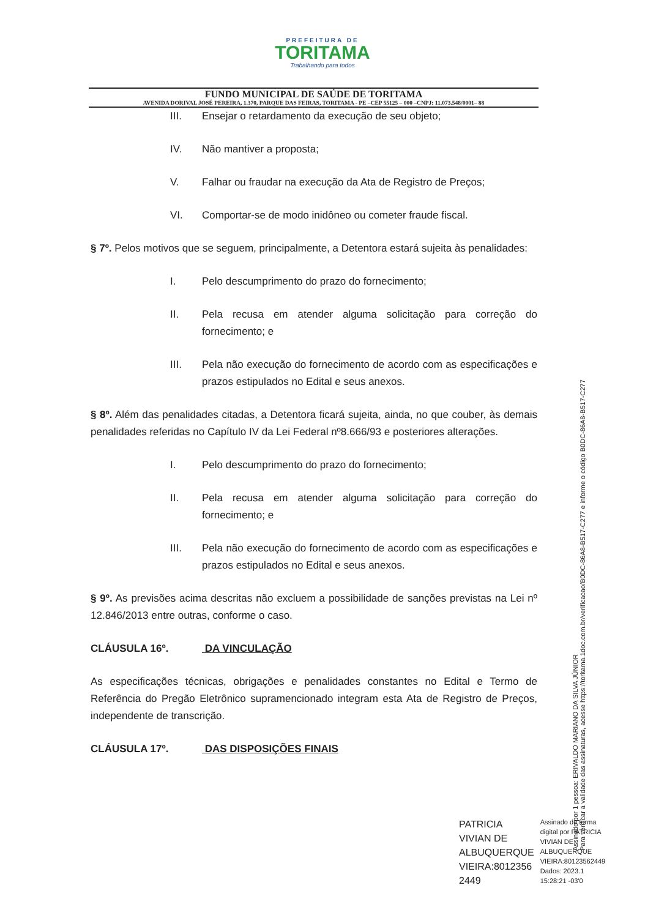PREFEITURA DE
TORITAMA
Trabalhando para todos
FUNDO MUNICIPAL DE SAÚDE DE TORITAMA
AVENIDA DORIVAL JOSÉ PEREIRA, 1.370, PARQUE DAS FEIRAS, TORITAMA - PE –CEP 55125 – 000 –CNPJ: 11.073.548/0001– 88
III. Ensejar o retardamento da execução de seu objeto;
IV. Não mantiver a proposta;
V. Falhar ou fraudar na execução da Ata de Registro de Preços;
VI. Comportar-se de modo inidôneo ou cometer fraude fiscal.
§ 7º. Pelos motivos que se seguem, principalmente, a Detentora estará sujeita às penalidades:
I. Pelo descumprimento do prazo do fornecimento;
II. Pela recusa em atender alguma solicitação para correção do fornecimento; e
III. Pela não execução do fornecimento de acordo com as especificações e prazos estipulados no Edital e seus anexos.
§ 8º. Além das penalidades citadas, a Detentora ficará sujeita, ainda, no que couber, às demais penalidades referidas no Capítulo IV da Lei Federal nº8.666/93 e posteriores alterações.
I. Pelo descumprimento do prazo do fornecimento;
II. Pela recusa em atender alguma solicitação para correção do fornecimento; e
III. Pela não execução do fornecimento de acordo com as especificações e prazos estipulados no Edital e seus anexos.
§ 9º. As previsões acima descritas não excluem a possibilidade de sanções previstas na Lei nº 12.846/2013 entre outras, conforme o caso.
CLÁUSULA 16º. DA VINCULAÇÃO
As especificações técnicas, obrigações e penalidades constantes no Edital e Termo de Referência do Pregão Eletrônico supramencionado integram esta Ata de Registro de Preços, independente de transcrição.
CLÁUSULA 17º. DAS DISPOSIÇÕES FINAIS
PATRICIA
VIVIAN DE
ALBUQUERQUE
VIEIRA:8012356
2449
Assinado de forma
digital por PATRICIA
VIVIAN DE
ALBUQUERQUE
VIEIRA:80123562449
Dados: 2023.1
15:28:21 -03'0
Assinado por 1 pessoa: ERIVALDO MARIANO DA SILVA JÚNIOR
Para verificar a validade das assinaturas, acesse https://toritama.1doc.com.br/verificacao/B0DC-86A8-B517-C277 e informe o código B0DC-86A8-B517-C277